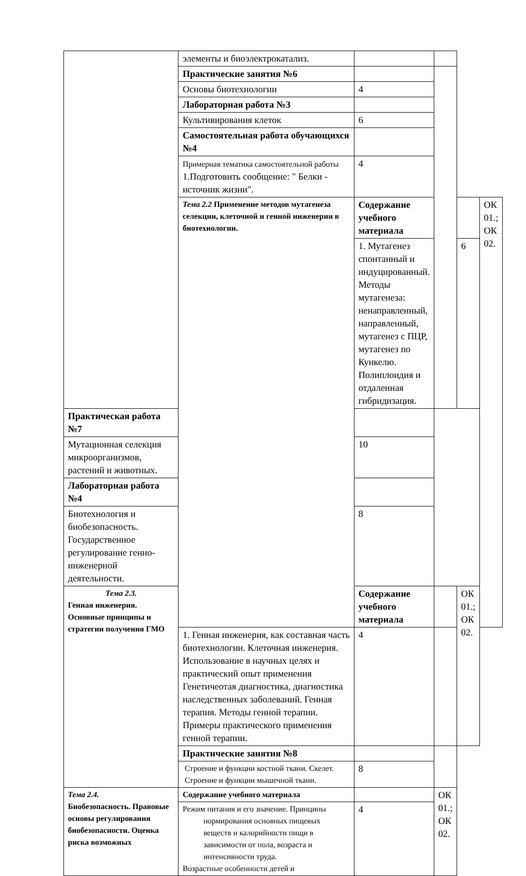| | элементы и биоэлектрокатализ. | | | | |
| | Практические занятия №6 | | | | |
| | Основы биотехнологии | 4 | | | |
| | Лабораторная работа №3 | | | | |
| | Культивирования клеток | 6 | | | |
| | Самостоятельная работа обучающихся №4 | | | | |
| | Примерная тематика самостоятельной работы 1.Подготовить сообщение: " Белки - источник жизни". | 4 | | | |
| | Тема 2.2 Применение методов мутагенеза селекции, клеточной и генной инженерии в биотехнологии. | Содержание учебного материала | | | ОК 01.; ОК 02. |
| | | 1. Мутагенез спонтанный и индуцированный. Методы мутагенеза: ненаправленный, направленный, мутагенез с ПЦР, мутагенез по Кункелю. Полиплоидия и отдаленная гибридизация. | | 6 | |
| Практическая работа №7 | | | | | |
| Мутационная селекция микроорганизмов, растений и животных. | | 10 | | | |
| Лабораторная работа №4 | | | | | |
| Биотехнология и биобезопасность. Государственное регулирование генно-инженерной деятельности. | | 8 | | | |
| Тема 2.3. Генная инженерия. Основные принципы и стратегии получения ГМО | | Содержание учебного материала | | ОК 01.; ОК 02. | |
| | 1. Генная инженерия, как составная часть биотехнологии. Клеточная инженерия. Использование в научных целях и практический опыт применения Генетичеотая диагностика, диагностика наследственных заболеваний. Генная терапия. Методы генной терапии. Примеры практического применения генной терапии. | 4 | | | |
| | Практические занятия №8 | | | | |
| | Строение и функции костной ткани. Скелет. Строение и функции мышечной ткани. | 8 | | | |
| Тема 2.4. Биобезопасность. Правовые основы регулирования биобезопасности. Оценка риска возможных | Содержание учебного материала | | ОК 01.; ОК 02. | | |
| | Режим питания и его значение. Принципы нормирования основных пищевых веществ и калорийности пищи в зависимости от пола, возраста и интенсивности труда. Возрастные особенности детей и | 4 | | | |